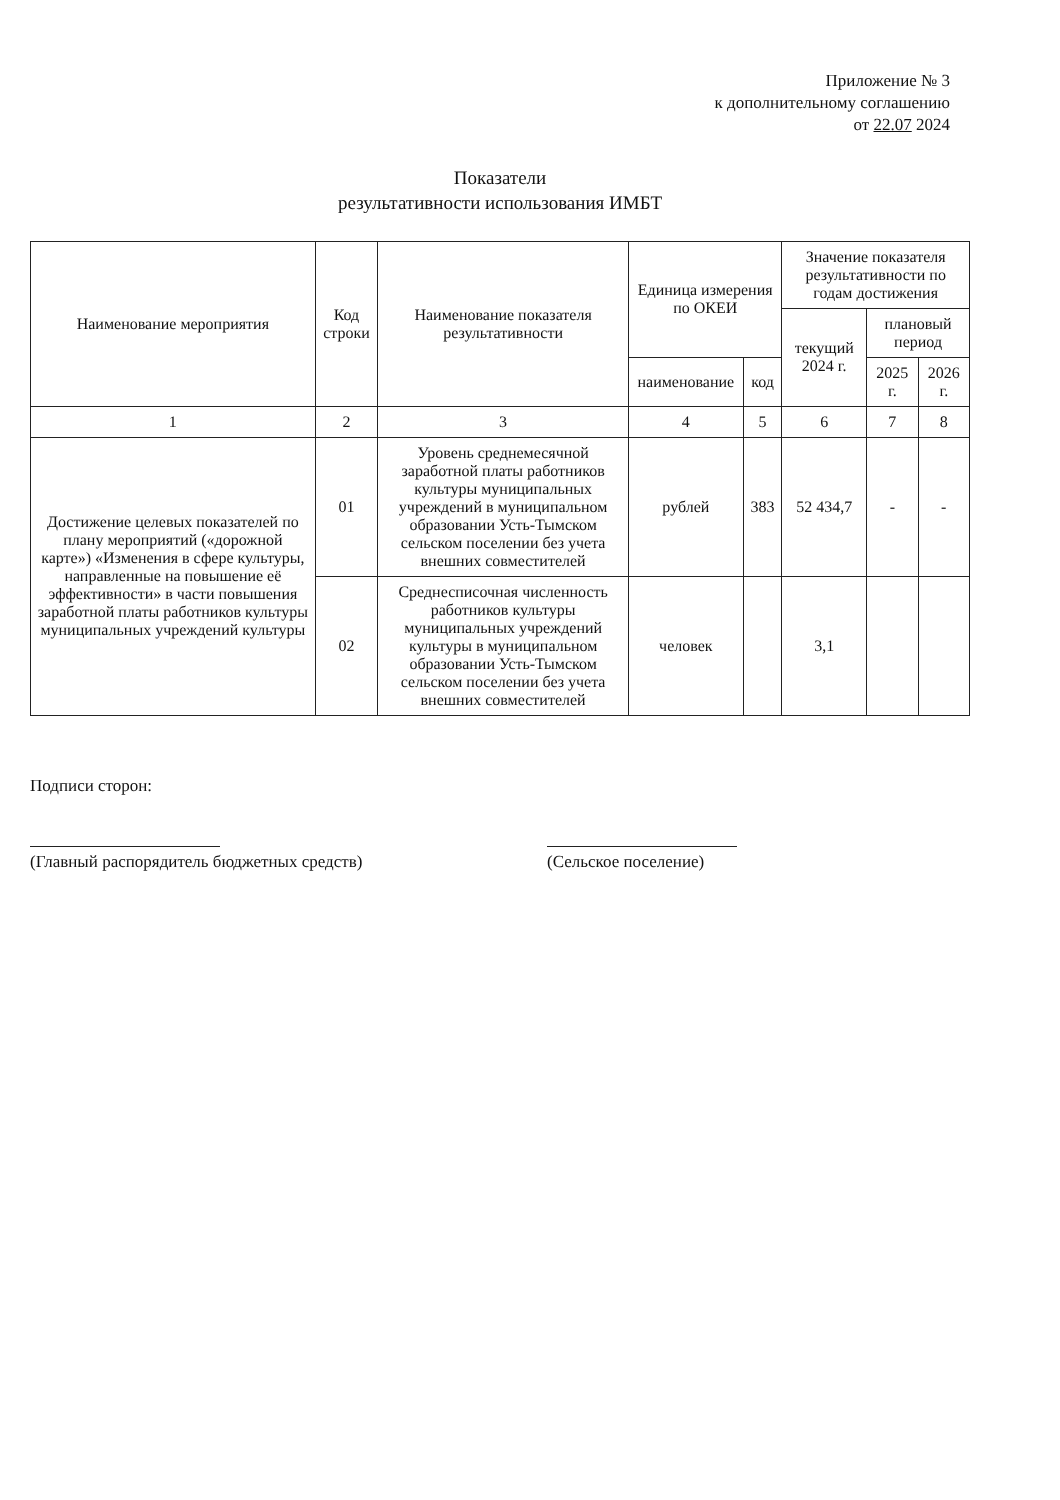Приложение № 3
к дополнительному соглашению
от 22.07 2024
Показатели
результативности использования ИМБТ
| Наименование мероприятия | Код строки | Наименование показателя результативности | Единица измерения по ОКЕИ | | Значение показателя результативности по годам достижения | | |
| --- | --- | --- | --- | --- | --- | --- | --- |
| | | | | | текущий 2024 г. | плановый период | |
| | | | наименование | код | | 2025 г. | 2026 г. |
| 1 | 2 | 3 | 4 | 5 | 6 | 7 | 8 |
| Достижение целевых показателей по плану мероприятий («дорожной карте») «Изменения в сфере культуры, направленные на повышение её эффективности» в части повышения заработной платы работников культуры муниципальных учреждений культуры | 01 | Уровень среднемесячной заработной платы работников культуры муниципальных учреждений в муниципальном образовании Усть-Тымском сельском поселении без учета внешних совместителей | рублей | 383 | 52 434,7 | - | - |
| | 02 | Среднесписочная численность работников культуры муниципальных учреждений культуры в муниципальном образовании Усть-Тымском сельском поселении без учета внешних совместителей | человек | | 3,1 | | |
Подписи сторон:
(Главный распорядитель бюджетных средств)
(Сельское поселение)